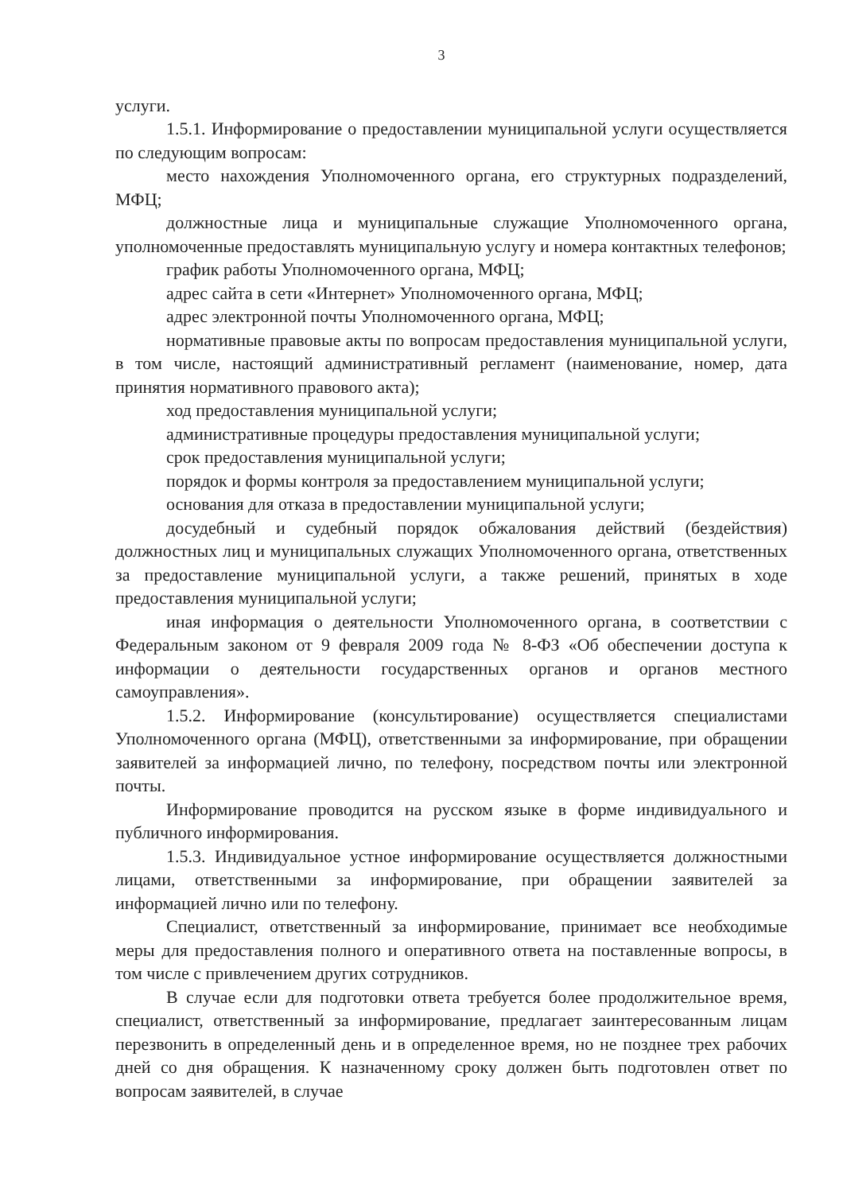3
услуги.
1.5.1. Информирование о предоставлении муниципальной услуги осуществляется по следующим вопросам:
место нахождения Уполномоченного органа, его структурных подразделений, МФЦ;
должностные лица и муниципальные служащие Уполномоченного органа, уполномоченные предоставлять муниципальную услугу и номера контактных телефонов;
график работы Уполномоченного органа, МФЦ;
адрес сайта в сети «Интернет» Уполномоченного органа, МФЦ;
адрес электронной почты Уполномоченного органа, МФЦ;
нормативные правовые акты по вопросам предоставления муниципальной услуги, в том числе, настоящий административный регламент (наименование, номер, дата принятия нормативного правового акта);
ход предоставления муниципальной услуги;
административные процедуры предоставления муниципальной услуги;
срок предоставления муниципальной услуги;
порядок и формы контроля за предоставлением муниципальной услуги;
основания для отказа в предоставлении муниципальной услуги;
досудебный и судебный порядок обжалования действий (бездействия) должностных лиц и муниципальных служащих Уполномоченного органа, ответственных за предоставление муниципальной услуги, а также решений, принятых в ходе предоставления муниципальной услуги;
иная информация о деятельности Уполномоченного органа, в соответствии с Федеральным законом от 9 февраля 2009 года № 8-ФЗ «Об обеспечении доступа к информации о деятельности государственных органов и органов местного самоуправления».
1.5.2. Информирование (консультирование) осуществляется специалистами Уполномоченного органа (МФЦ), ответственными за информирование, при обращении заявителей за информацией лично, по телефону, посредством почты или электронной почты.
Информирование проводится на русском языке в форме индивидуального и публичного информирования.
1.5.3. Индивидуальное устное информирование осуществляется должностными лицами, ответственными за информирование, при обращении заявителей за информацией лично или по телефону.
Специалист, ответственный за информирование, принимает все необходимые меры для предоставления полного и оперативного ответа на поставленные вопросы, в том числе с привлечением других сотрудников.
В случае если для подготовки ответа требуется более продолжительное время, специалист, ответственный за информирование, предлагает заинтересованным лицам перезвонить в определенный день и в определенное время, но не позднее трех рабочих дней со дня обращения. К назначенному сроку должен быть подготовлен ответ по вопросам заявителей, в случае